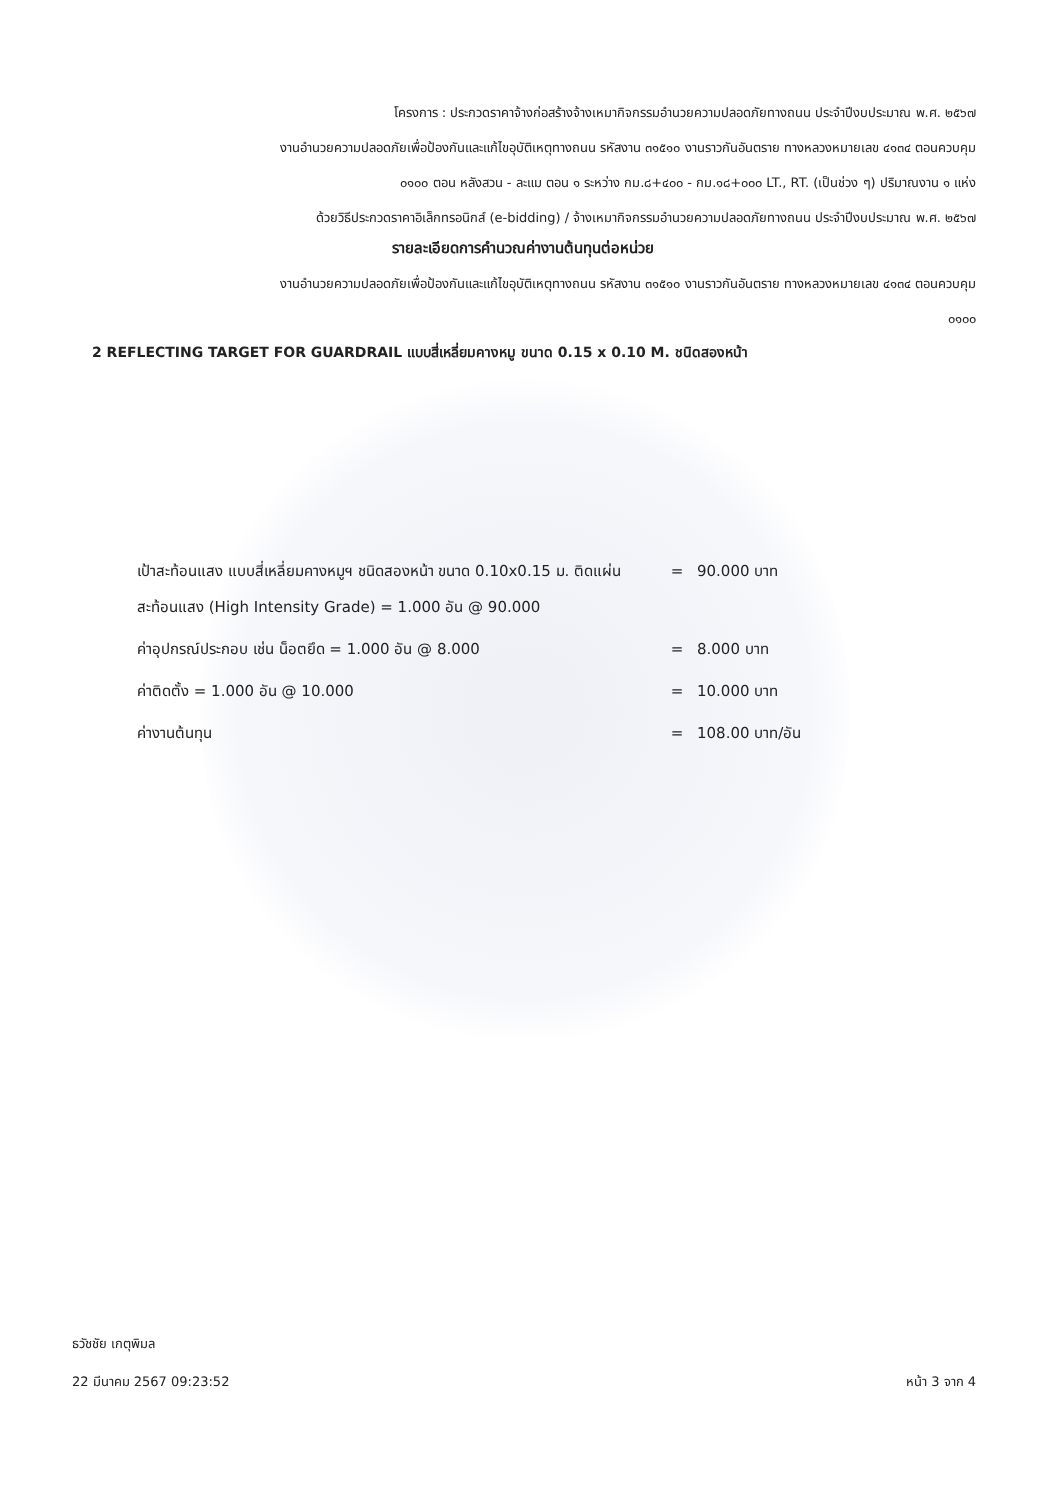โครงการ : ประกวดราคาจ้างก่อสร้างจ้างเหมากิจกรรมอำนวยความปลอดภัยทางถนน ประจำปีงบประมาณ พ.ศ. ๒๕๖๗
งานอำนวยความปลอดภัยเพื่อป้องกันและแก้ไขอุบัติเหตุทางถนน รหัสงาน ๓๑๕๑๐ งานราวกันอันตราย ทางหลวงหมายเลข ๔๑๓๔ ตอนควบคุม
๐๑๐๐ ตอน หลังสวน - ละแม ตอน ๑ ระหว่าง กม.๘+๔๐๐ - กม.๑๘+๐๐๐ LT., RT. (เป็นช่วง ๆ) ปริมาณงาน ๑ แห่ง
ด้วยวิธีประกวดราคาอิเล็กทรอนิกส์ (e-bidding) / จ้างเหมากิจกรรมอำนวยความปลอดภัยทางถนน ประจำปีงบประมาณ พ.ศ. ๒๕๖๗
รายละเอียดการคำนวณค่างานต้นทุนต่อหน่วย
งานอำนวยความปลอดภัยเพื่อป้องกันและแก้ไขอุบัติเหตุทางถนน รหัสงาน ๓๑๕๑๐ งานราวกันอันตราย ทางหลวงหมายเลข ๔๑๓๔ ตอนควบคุม
๐๑๐๐
2 REFLECTING TARGET FOR GUARDRAIL แบบสี่เหลี่ยมคางหมู ขนาด 0.15 x 0.10 M. ชนิดสองหน้า
เป้าสะท้อนแสง แบบสี่เหลี่ยมคางหมูฯ ชนิดสองหน้า ขนาด 0.10x0.15 ม. ติดแผ่นสะท้อนแสง (High Intensity Grade) = 1.000 อัน @ 90.000
= 90.000 บาท
ค่าอุปกรณ์ประกอบ เช่น น็อตยึด = 1.000 อัน @ 8.000 = 8.000 บาท
ค่าติดตั้ง = 1.000 อัน @ 10.000 = 10.000 บาท
ค่างานต้นทุน = 108.00 บาท/อัน
ธวัชชัย เกตุพิมล
22 มีนาคม 2567 09:23:52 หน้า 3 จาก 4